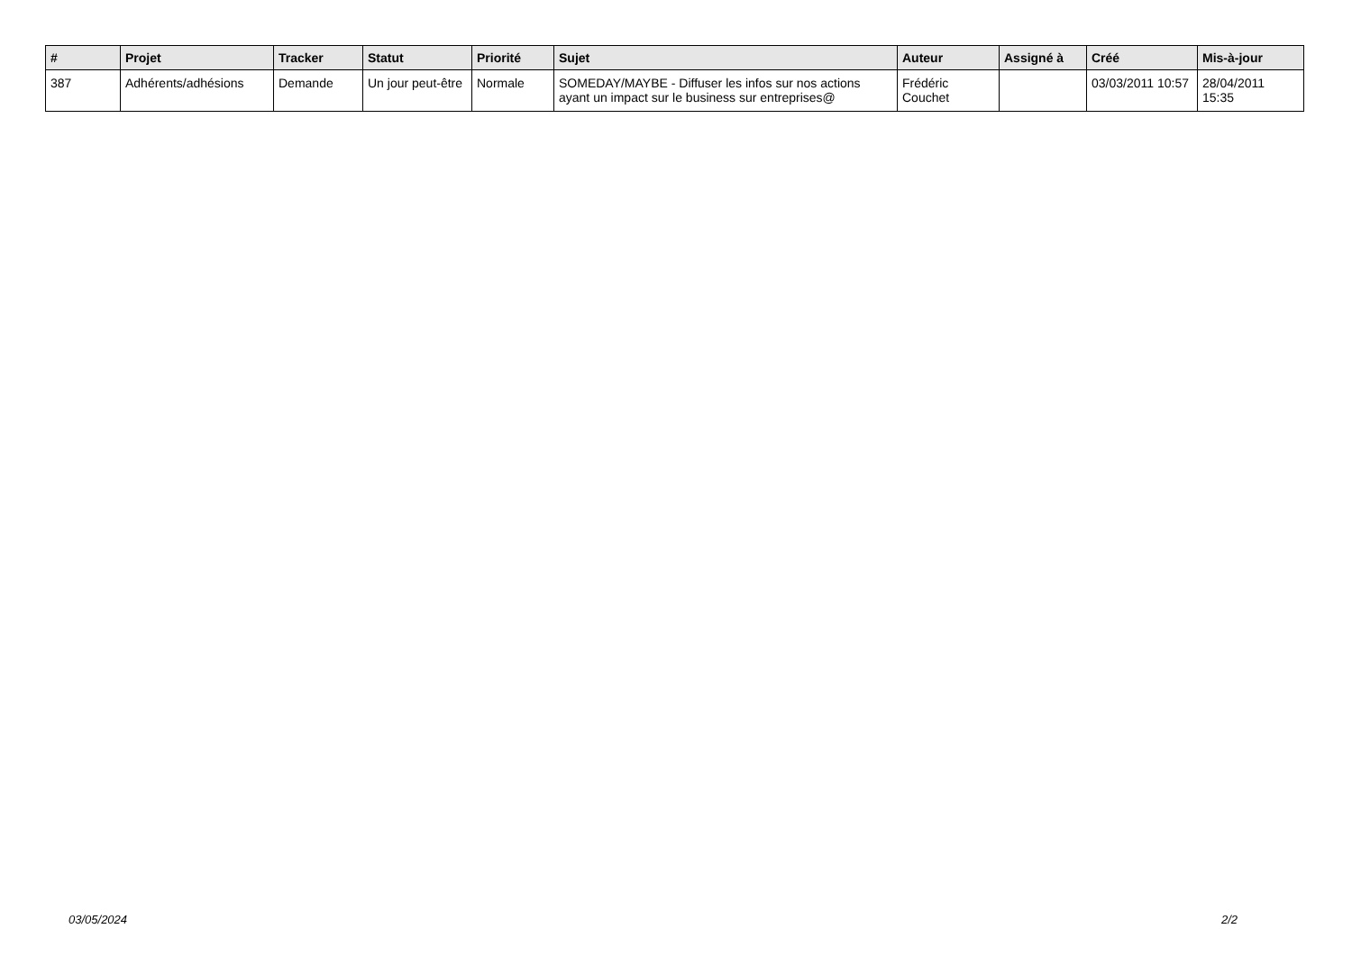| # | Projet | Tracker | Statut | Priorité | Sujet | Auteur | Assigné à | Créé | Mis-à-jour |
| --- | --- | --- | --- | --- | --- | --- | --- | --- | --- |
| 387 | Adhérents/adhésions | Demande | Un jour peut-être | Normale | SOMEDAY/MAYBE - Diffuser les infos sur nos actions ayant un impact sur le business sur entreprises@ | Frédéric Couchet | | 03/03/2011 10:57 | 28/04/2011 15:35 |
03/05/2024 2/2